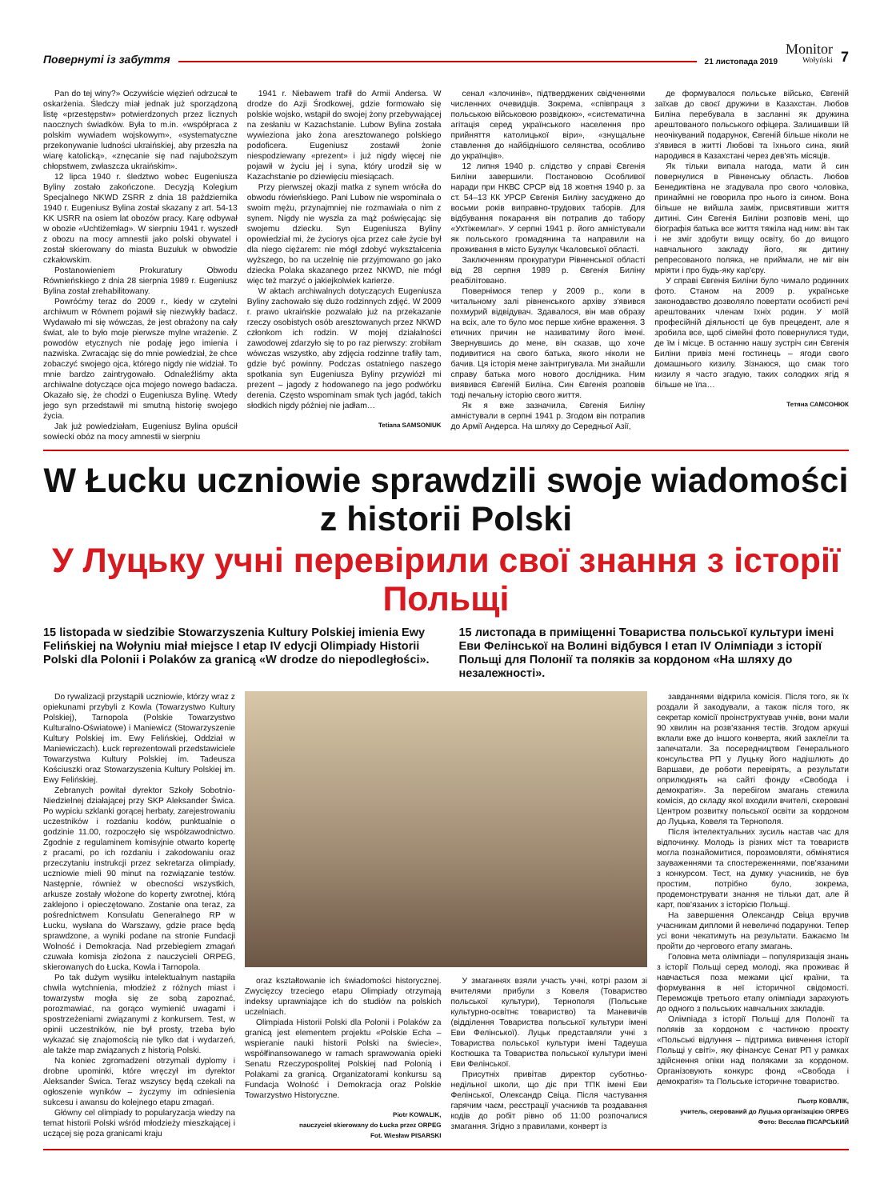Повернуті із забуття 21 листопада 2019 Monitor
Wołyński 7
Pan do tej winy?» Oczywiście więzień odrzucał te oskarżenia. Śledczy miał jednak już sporządzoną listę «przestępstw» potwierdzonych przez licznych naocznych świadków. Była to m.in. «współpraca z polskim wywiadem wojskowym», «systematyczne przekonywanie ludności ukraińskiej, aby przeszła na wiarę katolicką», «znęcanie się nad najuboższym chłopstwem, zwłaszcza ukraińskim».
12 lipca 1940 r. śledztwo wobec Eugeniusza Byliny zostało zakończone. Decyzją Kolegium Specjalnego NKWD ZSRR z dnia 18 października 1940 r. Eugeniusz Bylina został skazany z art. 54-13 KK USRR na osiem lat obozów pracy. Karę odbywał w obozie «Uchtiżemłag». W sierpniu 1941 r. wyszedł z obozu na mocy amnestii jako polski obywatel i został skierowany do miasta Buzułuk w obwodzie czkałowskim.
Postanowieniem Prokuratury Obwodu Równieńskiego z dnia 28 sierpnia 1989 r. Eugeniusz Bylina został zrehabilitowany.
Powróćmy teraz do 2009 r., kiedy w czytelni archiwum w Równem pojawił się niezwykły badacz. Wydawało mi się wówczas, że jest obrażony na cały świat, ale to było moje pierwsze mylne wrażenie. Z powodów etycznych nie podaję jego imienia i nazwiska. Zwracając się do mnie powiedział, że chce zobaczyć swojego ojca, którego nigdy nie widział. To mnie bardzo zaintrygowało. Odnaleźliśmy akta archiwalne dotyczące ojca mojego nowego badacza. Okazało się, że chodzi o Eugeniusza Bylinę. Wtedy jego syn przedstawił mi smutną historię swojego życia.
Jak już powiedziałam, Eugeniusz Bylina opuścił sowiecki obóz na mocy amnestii w sierpniu
1941 r. Niebawem trafił do Armii Andersa. W drodze do Azji Środkowej, gdzie formowało się polskie wojsko, wstąpił do swojej żony przebywającej na zesłaniu w Kazachstanie. Lubow Bylina została wywieziona jako żona aresztowanego polskiego podoficera. Eugeniusz zostawił żonie niespodziewany «prezent» i już nigdy więcej nie pojawił w życiu jej i syna, który urodził się w Kazachstanie po dziewięciu miesiącach.
Przy pierwszej okazji matka z synem wróciła do obwodu rówieńskiego. Pani Lubow nie wspominała o swoim mężu, przynajmniej nie rozmawiała o nim z synem. Nigdy nie wyszła za mąż poświęcając się swojemu dziecku. Syn Eugeniusza Byliny opowiedział mi, że życiorys ojca przez całe życie był dla niego ciężarem: nie mógł zdobyć wykształcenia wyższego, bo na uczelnię nie przyjmowano go jako dziecka Polaka skazanego przez NKWD, nie mógł więc też marzyć o jakiejkolwiek karierze.
W aktach archiwalnych dotyczących Eugeniusza Byliny zachowało się dużo rodzinnych zdjęć. W 2009 r. prawo ukraińskie pozwalało już na przekazanie rzeczy osobistych osób aresztowanych przez NKWD członkom ich rodzin. W mojej działalności zawodowej zdarzyło się to po raz pierwszy: zrobiłam wówczas wszystko, aby zdjęcia rodzinne trafiły tam, gdzie być powinny. Podczas ostatniego naszego spotkania syn Eugeniusza Byliny przywiózł mi prezent – jagody z hodowanego na jego podwórku derenia. Często wspominam smak tych jagód, takich słodkich nigdy później nie jadłam…
Tetiana SAMSONIUK
сенал «злочинів», підтверджених свідченнями численних очевидців. Зокрема, «співпраця з польською військовою розвідкою», «систематична агітація серед українського населення про прийняття католицької віри», «знущальне ставлення до найбіднішого селянства, особливо до українців».
12 липня 1940 р. слідство у справі Євгенія Биліни завершили. Постановою Особливої наради при НКВС СРСР від 18 жовтня 1940 р. за ст. 54–13 КК УРСР Євгенія Биліну засуджено до восьми років виправно-трудових таборів. Для відбування покарання він потрапив до табору «Ухтіжемлаг». У серпні 1941 р. його амністували як польського громадянина та направили на проживання в місто Бузулук Чкаловської області.
Заключенням прокуратури Рівненської області від 28 серпня 1989 р. Євгенія Биліну реабілітовано.
Повернімося тепер у 2009 р., коли в читальному залі рівненського архіву з'явився похмурий відвідувач. Здавалося, він мав образу на всіх, але то було моє перше хибне враження. З етичних причин не називатиму його імені. Звернувшись до мене, він сказав, що хоче подивитися на свого батька, якого ніколи не бачив. Ця історія мене заінтригувала. Ми знайшли справу батька мого нового дослідника. Ним виявився Євгеній Биліна. Син Євгенія розповів тоді печальну історію свого життя.
Як я вже зазначила, Євгенія Биліну амністували в серпні 1941 р. Згодом він потрапив до Армії Андерса. На шляху до Середньої Азії,
де формувалося польське військо, Євгеній заїхав до своєї дружини в Казахстан. Любов Биліна перебувала в засланні як дружина арештованого польського офіцера. Залишивши їй неочікуваний подарунок, Євгеній більше ніколи не з'явився в житті Любові та їхнього сина, який народився в Казахстані через дев'ять місяців.
Як тільки випала нагода, мати й син повернулися в Рівненську область. Любов Бенедиктівна не згадувала про свого чоловіка, принаймні не говорила про нього із сином. Вона більше не вийшла заміж, присвятивши життя дитині. Син Євгенія Биліни розповів мені, що біографія батька все життя тяжіла над ним: він так і не зміг здобути вищу освіту, бо до вищого навчального закладу його, як дитину репресованого поляка, не приймали, не міг він мріяти і про будь-яку кар'єру.
У справі Євгенія Биліни було чимало родинних фото. Станом на 2009 р. українське законодавство дозволяло повертати особисті речі арештованих членам їхніх родин. У моїй професійній діяльності це був прецедент, але я зробила все, щоб сімейні фото повернулися туди, де їм і місце. В останню нашу зустріч син Євгенія Биліни привіз мені гостинець – ягоди свого домашнього кизилу. Зізнаюся, що смак того кизилу я часто згадую, таких солодких ягід я більше не їла…
Тетяна САМСОНЮК
W Łucku uczniowie sprawdzili swoje wiadomości z historii Polski
У Луцьку учні перевірили свої знання з історії Польщі
15 listopada w siedzibie Stowarzyszenia Kultury Polskiej imienia Ewy Felińskiej na Wołyniu miał miejsce I etap IV edycji Olimpiady Historii Polski dla Polonii i Polaków za granicą «W drodze do niepodległości».
15 листопада в приміщенні Товариства польської культури імені Еви Фелінської на Волині відбувся І етап IV Олімпіади з історії Польщі для Полонії та поляків за кордоном «На шляху до незалежності».
Do rywalizacji przystąpili uczniowie, którzy wraz z opiekunami przybyli z Kowla (Towarzystwo Kultury Polskiej), Tarnopola (Polskie Towarzystwo Kulturalno-Oświatowe) i Maniewicz (Stowarzyszenie Kultury Polskiej im. Ewy Felińskiej, Oddział w Maniewiczach). Łuck reprezentowali przedstawiciele Towarzystwa Kultury Polskiej im. Tadeusza Kościuszki oraz Stowarzyszenia Kultury Polskiej im. Ewy Felińskiej.
Zebranych powitał dyrektor Szkoły Sobotnio-Niedzielnej działającej przy SKP Aleksander Świca. Po wypiciu szklanki gorącej herbaty, zarejestrowaniu uczestników i rozdaniu kodów, punktualnie o godzinie 11.00, rozpoczęło się współzawodnictwo. Zgodnie z regulaminem komisyjnie otwarto kopertę z pracami, po ich rozdaniu i zakodowaniu oraz przeczytaniu instrukcji przez sekretarza olimpiady, uczniowie mieli 90 minut na rozwiązanie testów. Następnie, również w obecności wszystkich, arkusze zostały włożone do koperty zwrotnej, którą zaklejono i opieczętowano. Zostanie ona teraz, za pośrednictwem Konsulatu Generalnego RP w Łucku, wysłana do Warszawy, gdzie prace będą sprawdzone, a wyniki podane na stronie Fundacji Wolność i Demokracja. Nad przebiegiem zmagań czuwała komisja złożona z nauczycieli ORPEG, skierowanych do Łucka, Kowla i Tarnopola.
Po tak dużym wysiłku intelektualnym nastąpiła chwila wytchnienia, młodzież z różnych miast i towarzystw mogła się ze sobą zapoznać, porozmawiać, na gorąco wymienić uwagami i spostrzeżeniami związanymi z konkursem. Test, w opinii uczestników, nie był prosty, trzeba było wykazać się znajomością nie tylko dat i wydarzeń, ale także map związanych z historią Polski.
Na koniec zgromadzeni otrzymali dyplomy i drobne upominki, które wręczył im dyrektor Aleksander Świca. Teraz wszyscy będą czekali na ogłoszenie wyników – życzymy im odniesienia sukcesu i awansu do kolejnego etapu zmagań.
Główny cel olimpiady to popularyzacja wiedzy na temat historii Polski wśród młodzieży mieszkającej i uczącej się poza granicami kraju
oraz kształtowanie ich świadomości historycznej. Zwycięzcy trzeciego etapu Olimpiady otrzymają indeksy uprawniające ich do studiów na polskich uczelniach.
Olimpiada Historii Polski dla Polonii i Polaków za granicą jest elementem projektu «Polskie Echa – wspieranie nauki historii Polski na świecie», współfinansowanego w ramach sprawowania opieki Senatu Rzeczypospolitej Polskiej nad Polonią i Polakami za granicą. Organizatorami konkursu są Fundacja Wolność i Demokracja oraz Polskie Towarzystwo Historyczne.
Piotr KOWALIK,
nauczyciel skierowany do Łucka przez ORPEG
Fot. Wiesław PISARSKI
У змаганнях взяли участь учні, котрі разом зі вчителями прибули з Ковеля (Товариство польської культури), Тернополя (Польське культурно-освітнє товариство) та Маневичів (відділення Товариства польської культури імені Еви Фелінської). Луцьк представляли учні з Товариства польської культури імені Тадеуша Костюшка та Товариства польської культури імені Еви Фелінської.
Присутніх привітав директор суботньо-недільної школи, що діє при ТПК імені Еви Фелінської, Олександр Свіца. Після частування гарячим чаєм, реєстрації учасників та роздавання кодів до робіт рівно об 11:00 розпочалися змагання. Згідно з правилами, конверт із
завданнями відкрила комісія. Після того, як їх роздали й закодували, а також після того, як секретар комісії проінструктував учнів, вони мали 90 хвилин на розв'язання тестів. Згодом аркуші вклали вже до іншого конверта, який заклеїли та запечатали. За посередництвом Генерального консульства РП у Луцьку його надішлють до Варшави, де роботи перевірять, а результати оприлюднять на сайті фонду «Свобода і демократія». За перебігом змагань стежила комісія, до складу якої входили вчителі, скеровані Центром розвитку польської освіти за кордоном до Луцька, Ковеля та Тернополя.
Після інтелектуальних зусиль настав час для відпочинку. Молодь із різних міст та товариств могла познайомитися, порозмовляти, обмінятися зауваженнями та спостереженнями, пов'язаними з конкурсом. Тест, на думку учасників, не був простим, потрібно було, зокрема, продемонструвати знання не тільки дат, але й карт, пов'язаних з історією Польщі.
На завершення Олександр Свіца вручив учасникам дипломи й невеличкі подарунки. Тепер усі вони чекатимуть на результати. Бажаємо їм пройти до чергового етапу змагань.
Головна мета олімпіади – популяризація знань з історії Польщі серед молоді, яка проживає й навчається поза межами цієї країни, та формування в неї історичної свідомості. Переможців третього етапу олімпіади зарахують до одного з польських навчальних закладів.
Олімпіада з історії Польщі для Полонії та поляків за кордоном є частиною проєкту «Польські відлуння – підтримка вивчення історії Польщі у світі», яку фінансує Сенат РП у рамках здійснення опіки над поляками за кордоном. Організовують конкурс фонд «Свобода і демократія» та Польське історичне товариство.
Пьотр КОВАЛІК,
учитель, скерований до Луцька організацією ORPEG
Фото: Весслав ПІСАРСЬКИЙ